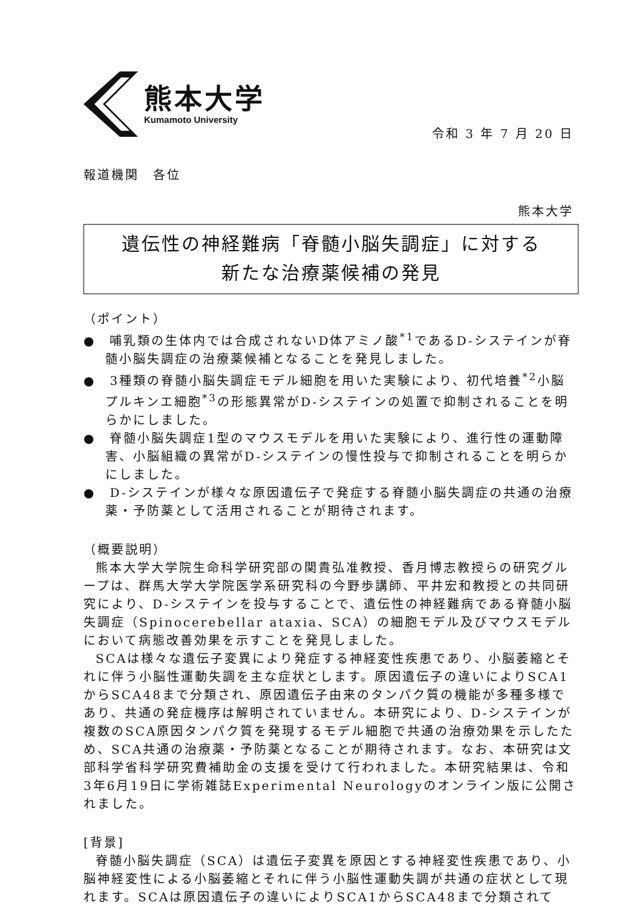熊本大学
Kumamoto University
令和 3 年 7 月 20 日
報道機関　各位
熊本大学
遺伝性の神経難病「脊髄小脳失調症」に対する
新たな治療薬候補の発見
（ポイント）
●　哺乳類の生体内では合成されないD体アミノ酸<sup>*1</sup>であるD-システインが脊髄小脳失調症の治療薬候補となることを発見しました。
●　3種類の脊髄小脳失調症モデル細胞を用いた実験により、初代培養<sup>*2</sup>小脳プルキンエ細胞<sup>*3</sup>の形態異常がD-システインの処置で抑制されることを明らかにしました。
●　脊髄小脳失調症1型のマウスモデルを用いた実験により、進行性の運動障害、小脳組織の異常がD-システインの慢性投与で抑制されることを明らかにしました。
●　D-システインが様々な原因遺伝子で発症する脊髄小脳失調症の共通の治療薬・予防薬として活用されることが期待されます。
（概要説明）
熊本大学大学院生命科学研究部の関貴弘准教授、香月博志教授らの研究グループは、群馬大学大学院医学系研究科の今野歩講師、平井宏和教授との共同研究により、D-システインを投与することで、遺伝性の神経難病である脊髄小脳失調症（Spinocerebellar ataxia、SCA）の細胞モデル及びマウスモデルにおいて病態改善効果を示すことを発見しました。
SCAは様々な遺伝子変異により発症する神経変性疾患であり、小脳萎縮とそれに伴う小脳性運動失調を主な症状とします。原因遺伝子の違いによりSCA1からSCA48まで分類され、原因遺伝子由来のタンパク質の機能が多種多様であり、共通の発症機序は解明されていません。本研究により、D-システインが複数のSCA原因タンパク質を発現するモデル細胞で共通の治療効果を示したため、SCA共通の治療薬・予防薬となることが期待されます。なお、本研究は文部科学省科学研究費補助金の支援を受けて行われました。本研究結果は、令和3年6月19日に学術雑誌Experimental Neurologyのオンライン版に公開されました。
[背景]
脊髄小脳失調症（SCA）は遺伝子変異を原因とする神経変性疾患であり、小脳神経変性による小脳萎縮とそれに伴う小脳性運動失調が共通の症状として現れます。SCAは原因遺伝子の違いによりSCA1からSCA48まで分類されて